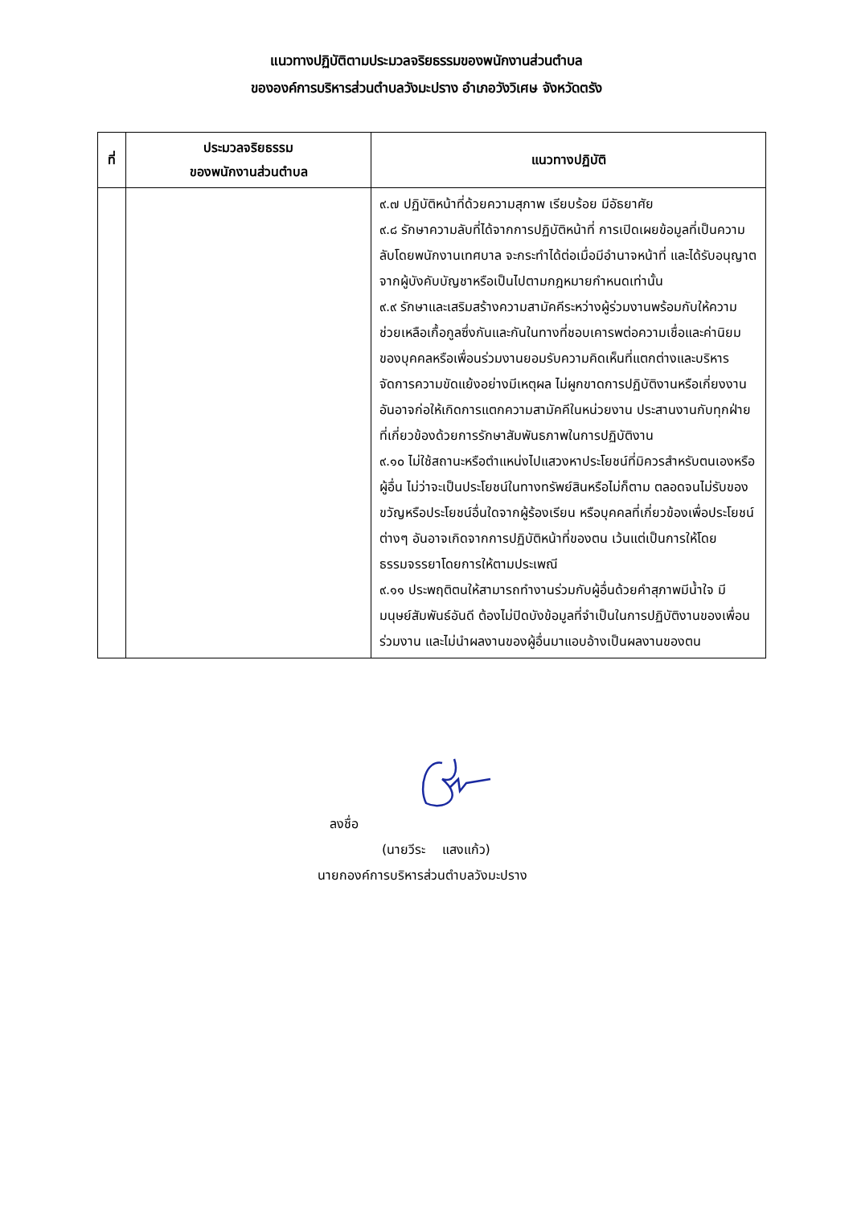แนวทางปฏิบัติตามประมวลจริยธรรมของพนักงานส่วนตำบล
ขององค์การบริหารส่วนตำบลวังมะปราง อำเภอวังวิเศษ จังหวัดตรัง
| ที่ | ประมวลจริยธรรม ของพนักงานส่วนตำบล | แนวทางปฏิบัติ |
| --- | --- | --- |
| | | ๙.๗ ปฏิบัติหน้าที่ด้วยความสุภาพ เรียบร้อย มีอัธยาศัย ๙.๘ รักษาความลับที่ได้จากการปฏิบัติหน้าที่ การเปิดเผยข้อมูลที่เป็นความลับโดยพนักงานเทศบาล จะกระทำได้ต่อเมื่อมีอำนาจหน้าที่ และได้รับอนุญาตจากผู้บังคับบัญชาหรือเป็นไปตามกฎหมายกำหนดเท่านั้น ๙.๙ รักษาและเสริมสร้างความสามัคคีระหว่างผู้ร่วมงานพร้อมกับให้ความช่วยเหลือเกื้อกูลซึ่งกันและกันในทางที่ชอบเคารพต่อความเชื่อและค่านิยมของบุคคลหรือเพื่อนร่วมงานยอมรับความคิดเห็นที่แตกต่างและบริหารจัดการความขัดแย้งอย่างมีเหตุผล ไม่ผูกขาดการปฏิบัติงานหรือเกี่ยงงาน อันอาจก่อให้เกิดการแตกความสามัคคีในหน่วยงาน ประสานงานกับทุกฝ่ายที่เกี่ยวข้องด้วยการรักษาสัมพันธภาพในการปฏิบัติงาน ๙.๑๐ ไม่ใช้สถานะหรือตำแหน่งไปแสวงหาประโยชน์ที่มิควรสำหรับตนเองหรือผู้อื่น ไม่ว่าจะเป็นประโยชน์ในทางทรัพย์สินหรือไม่ก็ตาม ตลอดจนไม่รับของขวัญหรือประโยชน์อื่นใดจากผู้ร้องเรียน หรือบุคคลที่เกี่ยวข้องเพื่อประโยชน์ต่างๆ อันอาจเกิดจากการปฏิบัติหน้าที่ของตน เว้นแต่เป็นการให้โดยธรรมจรรยาโดยการให้ตามประเพณี ๙.๑๑ ประพฤติตนให้สามารถทำงานร่วมกับผู้อื่นด้วยคำสุภาพมีน้ำใจ มีมนุษย์สัมพันธ์อันดี ต้องไม่ปิดบังข้อมูลที่จำเป็นในการปฏิบัติงานของเพื่อนร่วมงาน และไม่นำผลงานของผู้อื่นมาแอบอ้างเป็นผลงานของตน |
ลงชื่อ
(นายวีระ แสงแก้ว)
นายกองค์การบริหารส่วนตำบลวังมะปราง